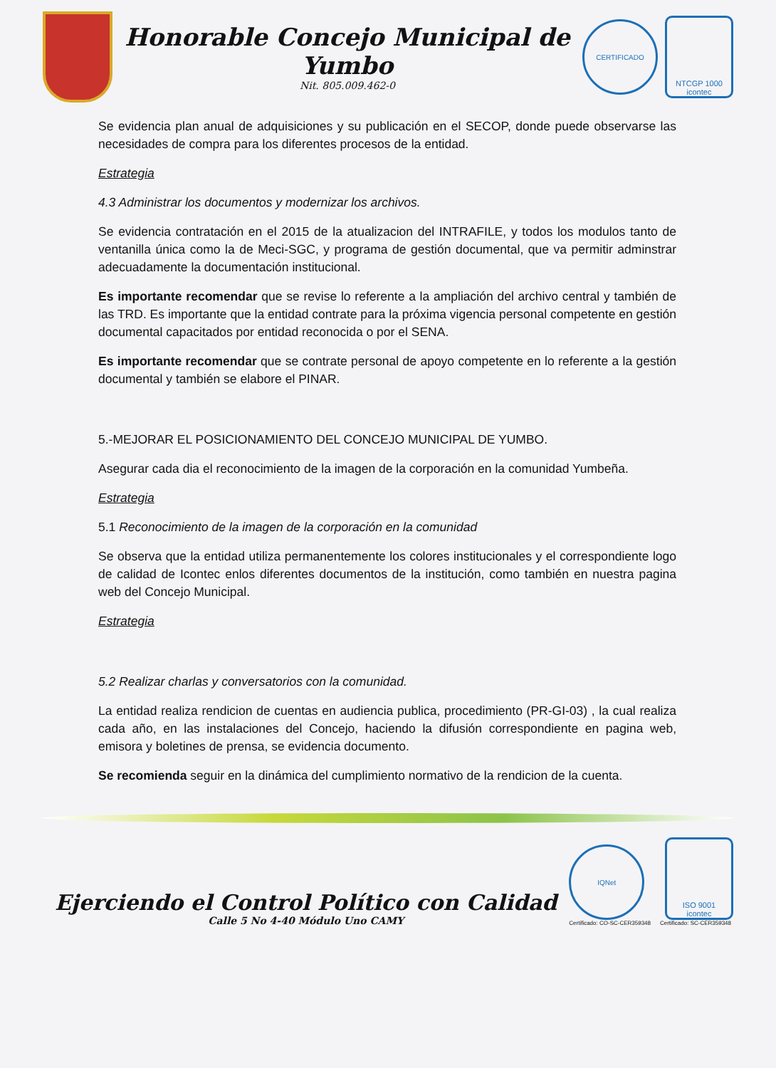Honorable Concejo Municipal de Yumbo
Nit. 805.009.462-0
CERTIFICADO
NTCGP 1000
icontec
Se evidencia plan anual de adquisiciones y su publicación en el SECOP, donde puede observarse las necesidades de compra para los diferentes procesos de la entidad.
Estrategia
4.3 Administrar los documentos y modernizar los archivos.
Se evidencia contratación en el 2015 de la atualizacion del INTRAFILE, y todos los modulos tanto de ventanilla única como la de Meci-SGC, y programa de gestión documental, que va permitir adminstrar adecuadamente la documentación institucional.
Es importante recomendar que se revise lo referente a la ampliación del archivo central y también de las TRD. Es importante que la entidad contrate para la próxima vigencia personal competente en gestión documental capacitados por entidad reconocida o por el SENA.
Es importante recomendar que se contrate personal de apoyo competente en lo referente a la gestión documental y también se elabore el PINAR.
5.-MEJORAR EL POSICIONAMIENTO DEL CONCEJO MUNICIPAL DE YUMBO.
Asegurar cada dia el reconocimiento de la imagen de la corporación en la comunidad Yumbeña.
Estrategia
5.1 Reconocimiento de la imagen de la corporación en la comunidad
Se observa que la entidad utiliza permanentemente los colores institucionales y el correspondiente logo de calidad de Icontec enlos diferentes documentos de la institución, como también en nuestra pagina web del Concejo Municipal.
Estrategia
5.2 Realizar charlas y conversatorios con la comunidad.
La entidad realiza rendicion de cuentas en audiencia publica, procedimiento (PR-GI-03) , la cual realiza cada año, en las instalaciones del Concejo, haciendo la difusión correspondiente en pagina web, emisora y boletines de prensa, se evidencia documento.
Se recomienda seguir en la dinámica del cumplimiento normativo de la rendicion de la cuenta.
Ejerciendo el Control Político con Calidad
Calle 5 No 4-40 Módulo Uno CAMY
IQNet
Certificado: CO-SC-CER359348
ISO 9001
icontec
Certificado: SC-CER359348